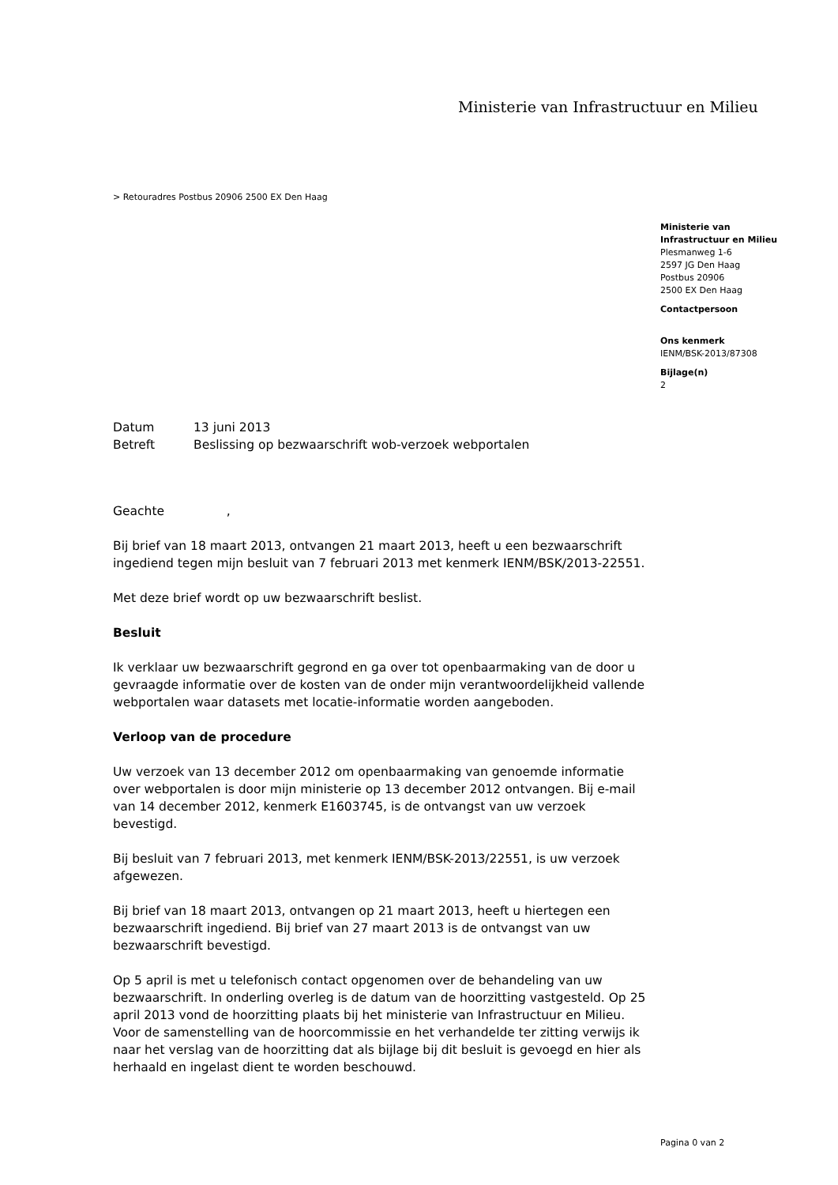Ministerie van Infrastructuur en Milieu
> Retouradres Postbus 20906 2500 EX Den Haag
Ministerie van
Infrastructuur en Milieu
Plesmanweg 1-6
2597 JG Den Haag
Postbus 20906
2500 EX Den Haag
Contactpersoon
Ons kenmerk
IENM/BSK-2013/87308
Bijlage(n)
2
| Datum | 13 juni 2013 |
| Betreft | Beslissing op bezwaarschrift wob-verzoek webportalen |
Geachte ,
Bij brief van 18 maart 2013, ontvangen 21 maart 2013, heeft u een bezwaarschrift ingediend tegen mijn besluit van 7 februari 2013 met kenmerk IENM/BSK/2013-22551.
Met deze brief wordt op uw bezwaarschrift beslist.
Besluit
Ik verklaar uw bezwaarschrift gegrond en ga over tot openbaarmaking van de door u gevraagde informatie over de kosten van de onder mijn verantwoordelijkheid vallende webportalen waar datasets met locatie-informatie worden aangeboden.
Verloop van de procedure
Uw verzoek van 13 december 2012 om openbaarmaking van genoemde informatie over webportalen is door mijn ministerie op 13 december 2012 ontvangen. Bij e-mail van 14 december 2012, kenmerk E1603745, is de ontvangst van uw verzoek bevestigd.
Bij besluit van 7 februari 2013, met kenmerk IENM/BSK-2013/22551, is uw verzoek afgewezen.
Bij brief van 18 maart 2013, ontvangen op 21 maart 2013, heeft u hiertegen een bezwaarschrift ingediend. Bij brief van 27 maart 2013 is de ontvangst van uw bezwaarschrift bevestigd.
Op 5 april is met u telefonisch contact opgenomen over de behandeling van uw bezwaarschrift. In onderling overleg is de datum van de hoorzitting vastgesteld. Op 25 april 2013 vond de hoorzitting plaats bij het ministerie van Infrastructuur en Milieu. Voor de samenstelling van de hoorcommissie en het verhandelde ter zitting verwijs ik naar het verslag van de hoorzitting dat als bijlage bij dit besluit is gevoegd en hier als herhaald en ingelast dient te worden beschouwd.
Pagina 0 van 2